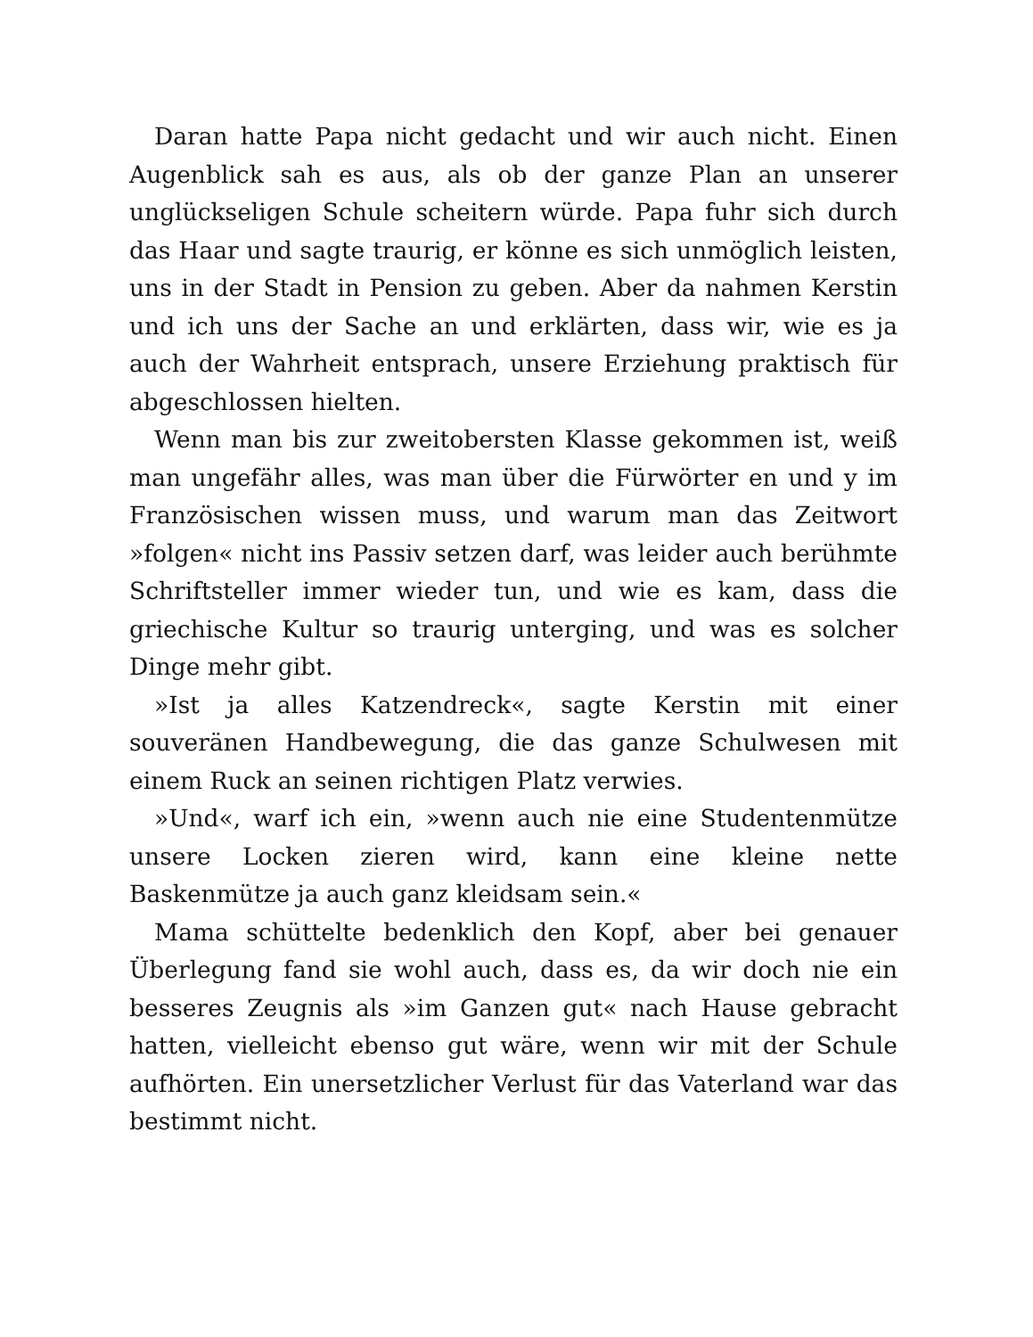Daran hatte Papa nicht gedacht und wir auch nicht. Einen Augenblick sah es aus, als ob der ganze Plan an unserer unglückseligen Schule scheitern würde. Papa fuhr sich durch das Haar und sagte traurig, er könne es sich unmöglich leisten, uns in der Stadt in Pension zu geben. Aber da nahmen Kerstin und ich uns der Sache an und erklärten, dass wir, wie es ja auch der Wahrheit entsprach, unsere Erziehung praktisch für abgeschlossen hielten.
Wenn man bis zur zweitobersten Klasse gekommen ist, weiß man ungefähr alles, was man über die Fürwörter en und y im Französischen wissen muss, und warum man das Zeitwort »folgen« nicht ins Passiv setzen darf, was leider auch berühmte Schriftsteller immer wieder tun, und wie es kam, dass die griechische Kultur so traurig unterging, und was es solcher Dinge mehr gibt.
»Ist ja alles Katzendreck«, sagte Kerstin mit einer souveränen Handbewegung, die das ganze Schulwesen mit einem Ruck an seinen richtigen Platz verwies.
»Und«, warf ich ein, »wenn auch nie eine Studentenmütze unsere Locken zieren wird, kann eine kleine nette Baskenmütze ja auch ganz kleidsam sein.«
Mama schüttelte bedenklich den Kopf, aber bei genauer Überlegung fand sie wohl auch, dass es, da wir doch nie ein besseres Zeugnis als »im Ganzen gut« nach Hause gebracht hatten, vielleicht ebenso gut wäre, wenn wir mit der Schule aufhörten. Ein unersetzlicher Verlust für das Vaterland war das bestimmt nicht.